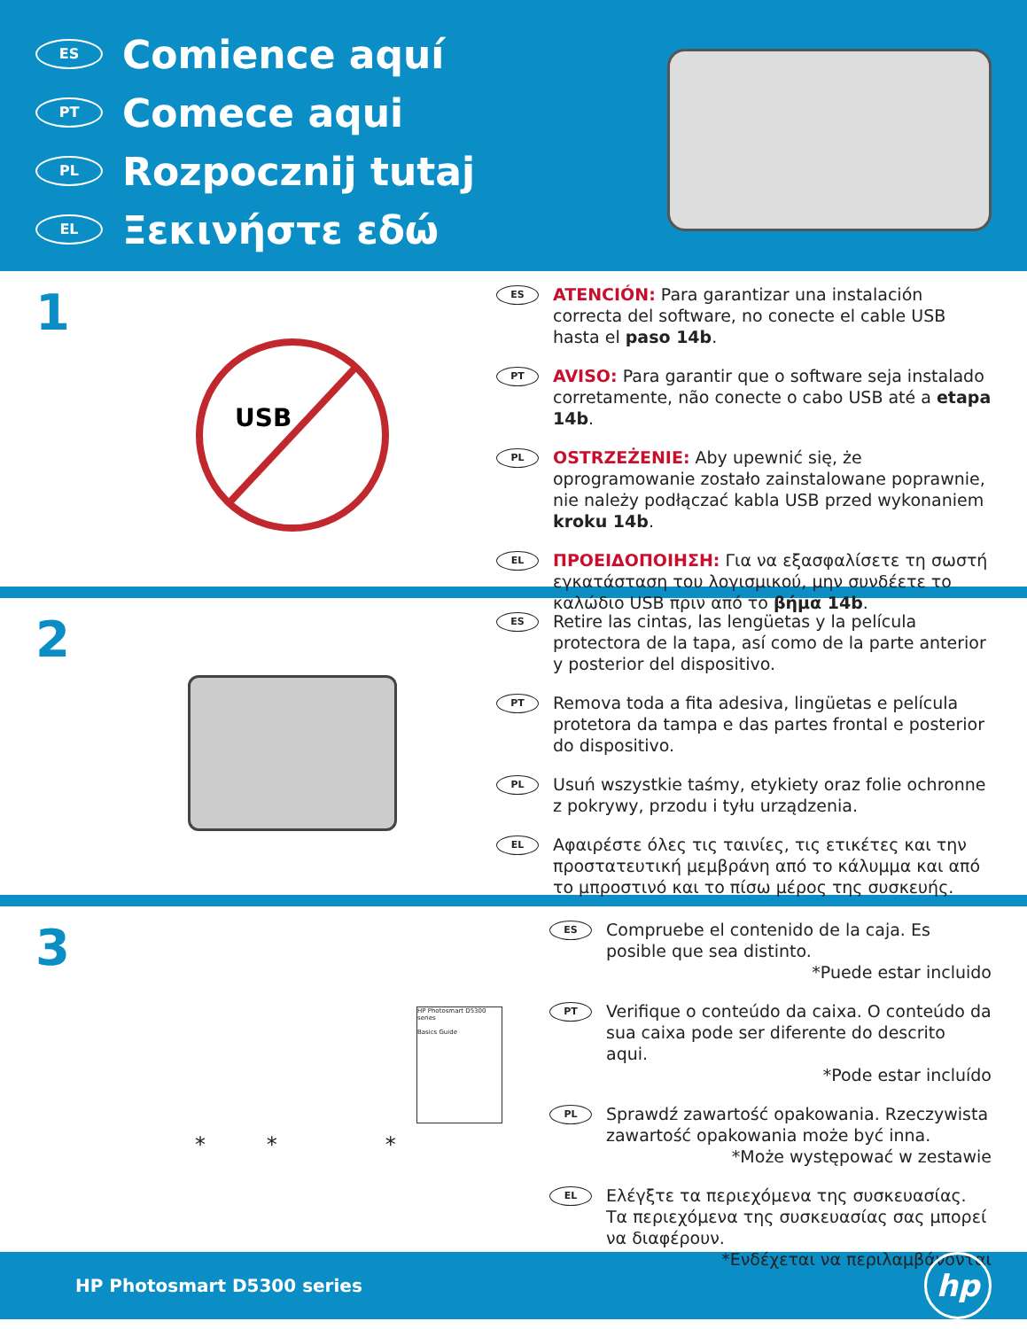ES Comience aquí
PT Comece aqui
PL Rozpocznij tutaj
EL Ξεκινήστε εδώ
1
USB
ES
ATENCIÓN: Para garantizar una instalación correcta del software, no conecte el cable USB hasta el paso 14b.
PT
AVISO: Para garantir que o software seja instalado corretamente, não conecte o cabo USB até a etapa 14b.
PL
OSTRZEŻENIE: Aby upewnić się, że oprogramowanie zostało zainstalowane poprawnie, nie należy podłączać kabla USB przed wykonaniem kroku 14b.
EL
ΠΡΟΕΙΔΟΠΟΙΗΣΗ: Για να εξασφαλίσετε τη σωστή εγκατάσταση του λογισμικού, μην συνδέετε το καλώδιο USB πριν από το βήμα 14b.
2
ES
Retire las cintas, las lengüetas y la película protectora de la tapa, así como de la parte anterior y posterior del dispositivo.
PT
Remova toda a fita adesiva, lingüetas e película protetora da tampa e das partes frontal e posterior do dispositivo.
PL
Usuń wszystkie taśmy, etykiety oraz folie ochronne z pokrywy, przodu i tyłu urządzenia.
EL
Αφαιρέστε όλες τις ταινίες, τις ετικέτες και την προστατευτική μεμβράνη από το κάλυμμα και από το μπροστινό και το πίσω μέρος της συσκευής.
3
HP Photosmart D5300 series
Basics Guide
* * *
ES
Compruebe el contenido de la caja. Es posible que sea distinto.
*Puede estar incluido
PT
Verifique o conteúdo da caixa. O conteúdo da sua caixa pode ser diferente do descrito aqui.
*Pode estar incluído
PL
Sprawdź zawartość opakowania. Rzeczywista zawartość opakowania może być inna.
*Może występować w zestawie
EL
Ελέγξτε τα περιεχόμενα της συσκευασίας. Τα περιεχόμενα της συσκευασίας σας μπορεί να διαφέρουν.
*Ενδέχεται να περιλαμβάνονται
HP Photosmart D5300 series hp